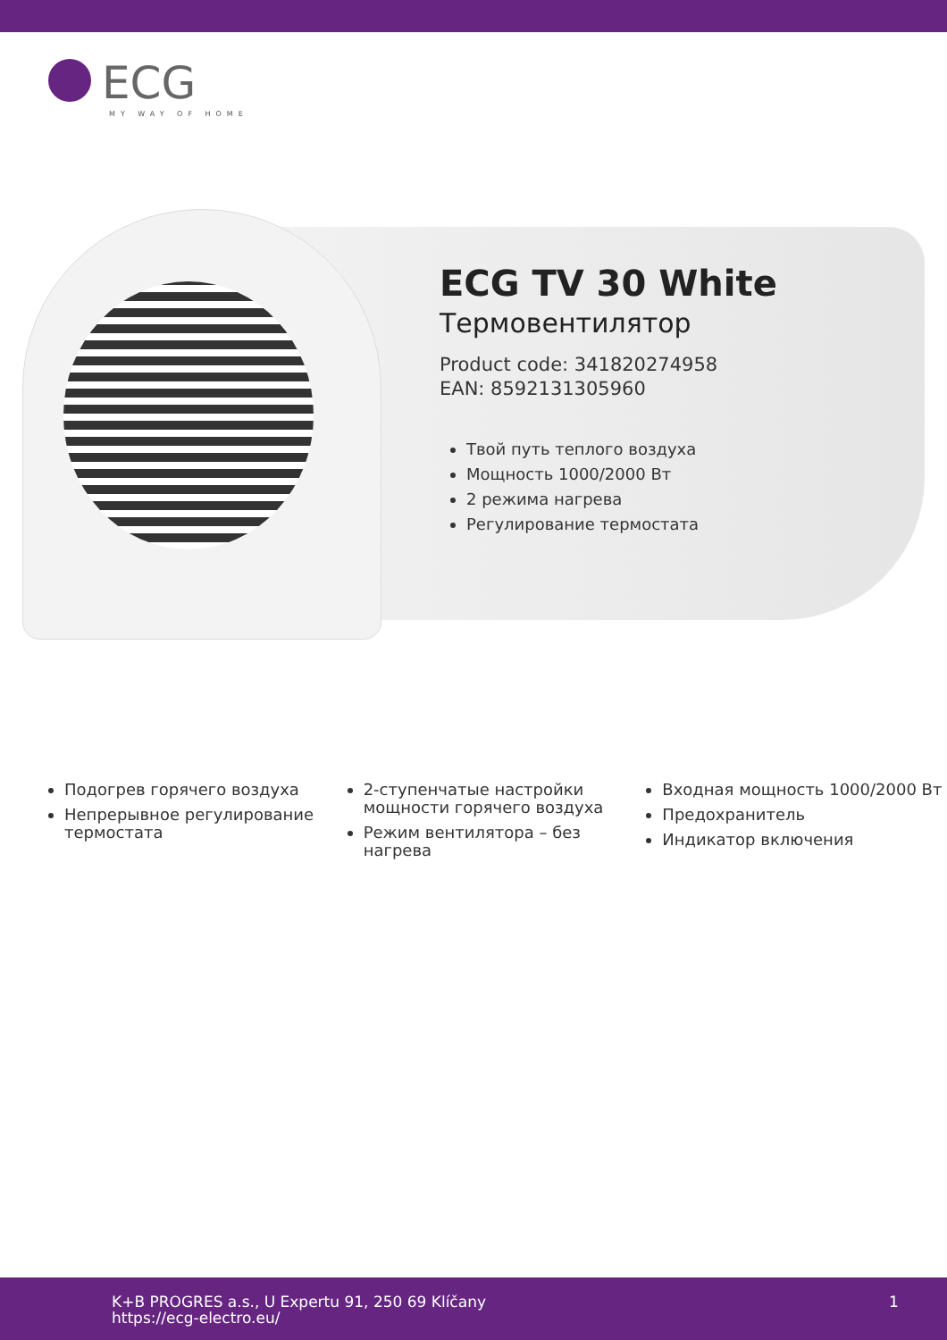ECG
MY WAY OF HOME
ECG TV 30 White
Термовентилятор
Product code: 341820274958
EAN: 8592131305960
Твой путь теплого воздуха
Мощность 1000/2000 Вт
2 режима нагрева
Регулирование термостата
Подогрев горячего воздуха
Непрерывное регулирование термостата
2-ступенчатые настройки мощности горячего воздуха
Режим вентилятора – без нагрева
Входная мощность 1000/2000 Вт
Предохранитель
Индикатор включения
K+B PROGRES a.s., U Expertu 91, 250 69 Klíčany
https://ecg-electro.eu/
1